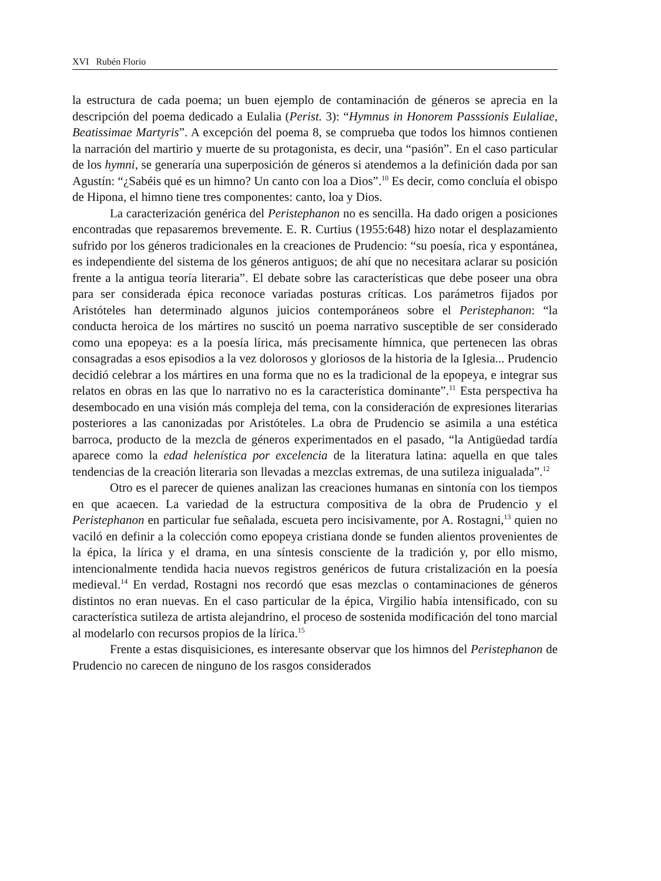XVI Rubén Florio
la estructura de cada poema; un buen ejemplo de contaminación de géneros se aprecia en la descripción del poema dedicado a Eulalia (Perist. 3): “Hymnus in Honorem Passsionis Eulaliae, Beatissimae Martyris”. A excepción del poema 8, se comprueba que todos los himnos contienen la narración del martirio y muerte de su protagonista, es decir, una “pasión”. En el caso particular de los hymni, se generaría una superposición de géneros si atendemos a la definición dada por san Agustín: “¿Sabéis qué es un himno? Un canto con loa a Dios”.<sup>10</sup> Es decir, como concluía el obispo de Hipona, el himno tiene tres componentes: canto, loa y Dios.
La caracterización genérica del Peristephanon no es sencilla. Ha dado origen a posiciones encontradas que repasaremos brevemente. E. R. Curtius (1955:648) hizo notar el desplazamiento sufrido por los géneros tradicionales en la creaciones de Prudencio: “su poesía, rica y espontánea, es independiente del sistema de los géneros antiguos; de ahí que no necesitara aclarar su posición frente a la antigua teoría literaria”. El debate sobre las características que debe poseer una obra para ser considerada épica reconoce variadas posturas críticas. Los parámetros fijados por Aristóteles han determinado algunos juicios contemporáneos sobre el Peristephanon: “la conducta heroica de los mártires no suscitó un poema narrativo susceptible de ser considerado como una epopeya: es a la poesía lírica, más precisamente hímnica, que pertenecen las obras consagradas a esos episodios a la vez dolorosos y gloriosos de la historia de la Iglesia... Prudencio decidió celebrar a los mártires en una forma que no es la tradicional de la epopeya, e integrar sus relatos en obras en las que lo narrativo no es la característica dominante”.<sup>11</sup> Esta perspectiva ha desembocado en una visión más compleja del tema, con la consideración de expresiones literarias posteriores a las canonizadas por Aristóteles. La obra de Prudencio se asimila a una estética barroca, producto de la mezcla de géneros experimentados en el pasado, “la Antigüedad tardía aparece como la edad helenística por excelencia de la literatura latina: aquella en que tales tendencias de la creación literaria son llevadas a mezclas extremas, de una sutileza inigualada”.<sup>12</sup>
Otro es el parecer de quienes analizan las creaciones humanas en sintonía con los tiempos en que acaecen. La variedad de la estructura compositiva de la obra de Prudencio y el Peristephanon en particular fue señalada, escueta pero incisivamente, por A. Rostagni,<sup>13</sup> quien no vaciló en definir a la colección como epopeya cristiana donde se funden alientos provenientes de la épica, la lírica y el drama, en una síntesis consciente de la tradición y, por ello mismo, intencionalmente tendida hacia nuevos registros genéricos de futura cristalización en la poesía medieval.<sup>14</sup> En verdad, Rostagni nos recordó que esas mezclas o contaminaciones de géneros distintos no eran nuevas. En el caso particular de la épica, Virgilio había intensificado, con su característica sutileza de artista alejandrino, el proceso de sostenida modificación del tono marcial al modelarlo con recursos propios de la lírica.<sup>15</sup>
Frente a estas disquisiciones, es interesante observar que los himnos del Peristephanon de Prudencio no carecen de ninguno de los rasgos considerados